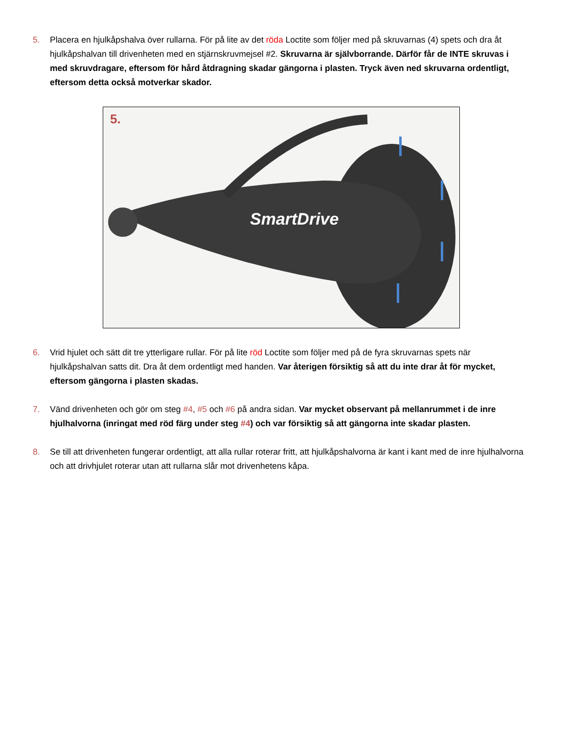5. Placera en hjulkåpshalva över rullarna. För på lite av det röda Loctite som följer med på skruvarnas (4) spets och dra åt hjulkåpshalvan till drivenheten med en stjärnskruvmejsel #2. Skruvarna är självborrande. Därför får de INTE skruvas i med skruvdragare, eftersom för hård åtdragning skadar gängorna i plasten. Tryck även ned skruvarna ordentligt, eftersom detta också motverkar skador.
5.
SmartDrive
6. Vrid hjulet och sätt dit tre ytterligare rullar. För på lite röd Loctite som följer med på de fyra skruvarnas spets när hjulkåpshalvan satts dit. Dra åt dem ordentligt med handen. Var återigen försiktig så att du inte drar åt för mycket, eftersom gängorna i plasten skadas.
7. Vänd drivenheten och gör om steg #4, #5 och #6 på andra sidan. Var mycket observant på mellanrummet i de inre hjulhalvorna (inringat med röd färg under steg #4) och var försiktig så att gängorna inte skadar plasten.
8. Se till att drivenheten fungerar ordentligt, att alla rullar roterar fritt, att hjulkåpshalvorna är kant i kant med de inre hjulhalvorna och att drivhjulet roterar utan att rullarna slår mot drivenhetens kåpa.